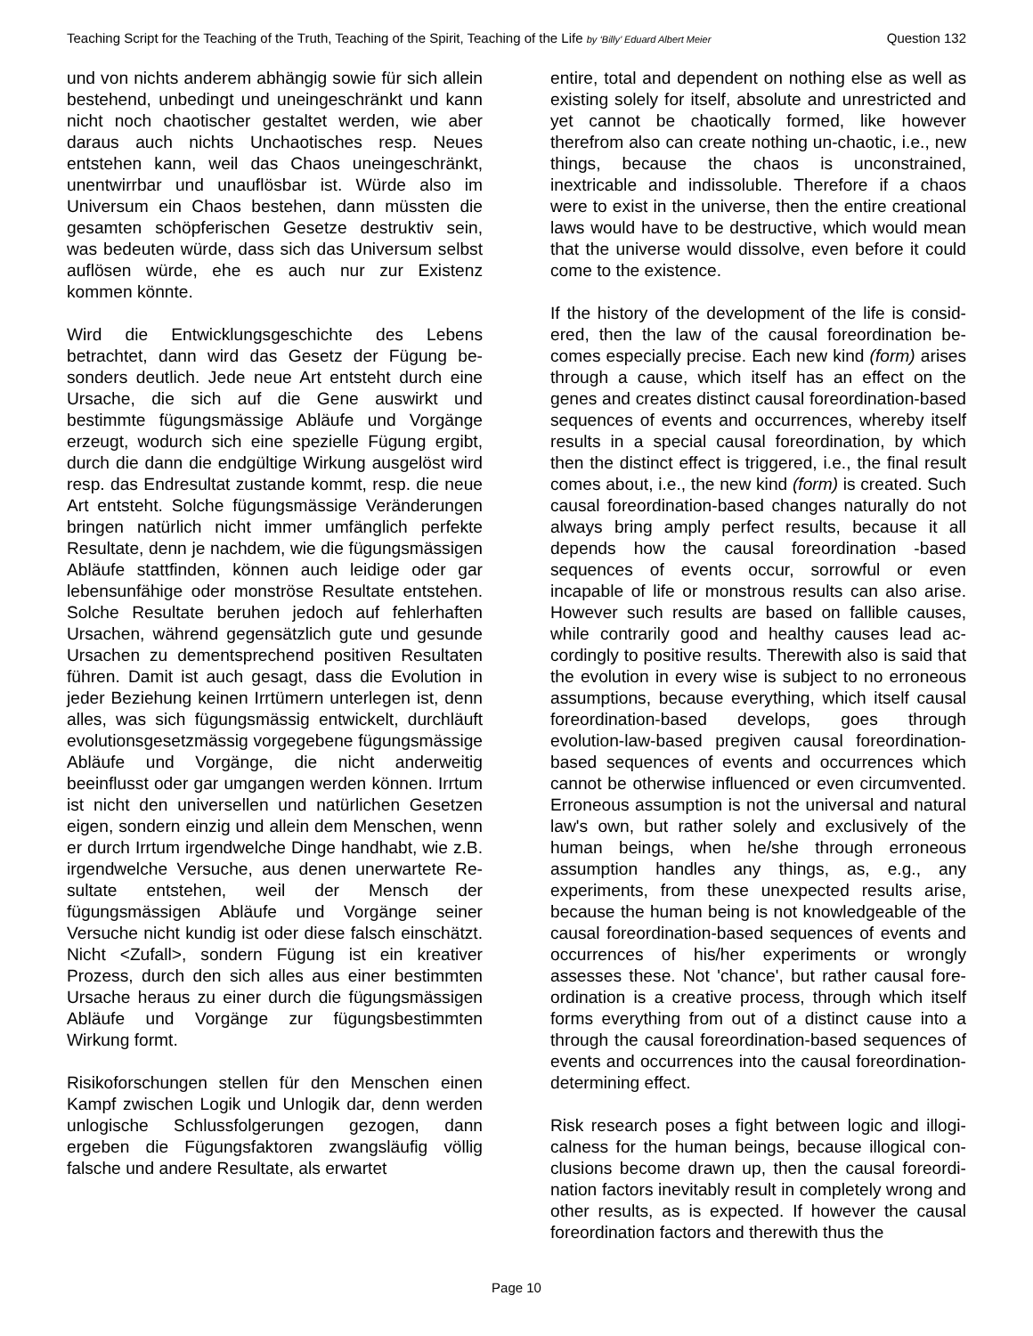Teaching Script for the Teaching of the Truth, Teaching of the Spirit, Teaching of the Life by ‘Billy’ Eduard Albert Meier Question 132
und von nichts anderem abhängig sowie für sich allein bestehend, unbedingt und uneingeschränkt und kann nicht noch chaotischer gestaltet werden, wie aber daraus auch nichts Unchaotisches resp. Neues entstehen kann, weil das Chaos uneingeschränkt, unentwirrbar und unauflösbar ist. Würde also im Universum ein Chaos bestehen, dann müssten die gesamten schöpfer­ischen Gesetze destruktiv sein, was bedeuten würde, dass sich das Universum selbst auflösen würde, ehe es auch nur zur Existenz kommen könnte.
Wird die Entwicklungsgeschichte des Lebens betrachtet, dann wird das Gesetz der Fügung be­sonders deutlich. Jede neue Art entsteht durch eine Ursache, die sich auf die Gene auswirkt und bestimmte fügungsmässige Abläufe und Vorgänge erzeugt, wodurch sich eine spezielle Fügung ergibt, durch die dann die endgültige Wirkung aus­gelöst wird resp. das Endresultat zustande kommt, resp. die neue Art entsteht. Solche fügungsmässi­ge Veränderungen bringen natürlich nicht immer umfänglich perfekte Resultate, denn je nachdem, wie die fügungsmässigen Abläufe stattfinden, kön­nen auch leidige oder gar lebensunfähige oder monströse Resultate entstehen. Solche Resultate beruhen jedoch auf fehlerhaften Ursachen, während gegensätzlich gute und gesunde Ursa­chen zu dementsprechend positiven Resultaten führen. Damit ist auch gesagt, dass die Evolution in jeder Beziehung keinen Irrtümern unterlegen ist, denn alles, was sich fügungsmässig entwickelt, durchläuft evolutionsgesetzmässig vorgegebene fügungsmässige Abläufe und Vorgänge, die nicht anderweitig beeinflusst oder gar umgangen werden können. Irrtum ist nicht den universellen und natürlichen Gesetzen eigen, sondern einzig und allein dem Menschen, wenn er durch Irrtum irgendwelche Dinge handhabt, wie z.B. irgend­welche Versuche, aus denen unerwartete Re­sultate entstehen, weil der Mensch der fügungsmässigen Abläufe und Vorgänge seiner Versuche nicht kundig ist oder diese falsch ein­schätzt. Nicht <Zufall>, sondern Fügung ist ein kreativer Prozess, durch den sich alles aus einer bestimmten Ursache heraus zu einer durch die fügungsmässigen Abläufe und Vorgänge zur fügungsbestimmten Wirkung formt.
Risikoforschungen stellen für den Menschen einen Kampf zwischen Logik und Unlogik dar, denn werden unlogische Schlussfolgerungen gezogen, dann ergeben die Fügungsfaktoren zwangsläufig völlig falsche und andere Resultate, als erwartet
entire, total and dependent on nothing else as well as existing solely for itself, absolute and unrestricted and yet cannot be chaotically formed, like however therefrom also can create nothing un-chaotic, i.e., new things, because the chaos is unconstrained, inextricable and indissoluble. Therefore if a chaos were to exist in the universe, then the entire crea­tional laws would have to be destructive, which would mean that the universe would dissolve, even before it could come to the existence.
If the history of the development of the life is consid­ered, then the law of the causal foreordination be­comes especially precise. Each new kind (form) aris­es through a cause, which itself has an effect on the genes and creates distinct causal foreordination-based sequences of events and occurrences, where­by itself results in a special causal foreordination, by which then the distinct effect is triggered, i.e., the final result comes about, i.e., the new kind (form) is created. Such causal foreordination-based changes naturally do not always bring amply perfect results, because it all depends how the causal foreordination -based sequences of events occur, sorrowful or even incapable of life or monstrous results can also arise. However such results are based on fallible causes, while contrarily good and healthy causes lead ac­cordingly to positive results. Therewith also is said that the evolution in every wise is subject to no erro­neous assumptions, because everything, which itself causal foreordination-based develops, goes through evolution-law-based pregiven causal foreordination-based sequences of events and occurrences which cannot be otherwise influenced or even circumvent­ed. Erroneous assumption is not the universal and natural law's own, but rather solely and exclusively of the human beings, when he/she through errone­ous assumption handles any things, as, e.g., any experiments, from these unexpected results arise, because the human being is not knowledgeable of the causal foreordination-based sequences of events and occurrences of his/her experiments or wrongly assesses these. Not 'chance', but rather causal fore­ordination is a creative process, through which itself forms everything from out of a distinct cause into a through the causal foreordination-based sequences of events and occurrences into the causal foreordi­nation-determining effect.
Risk research poses a fight between logic and illogi­calness for the human beings, because illogical con­clusions become drawn up, then the causal foreordi­nation factors inevitably result in completely wrong and other results, as is expected. If however the causal foreordination factors and therewith thus the
Page 10